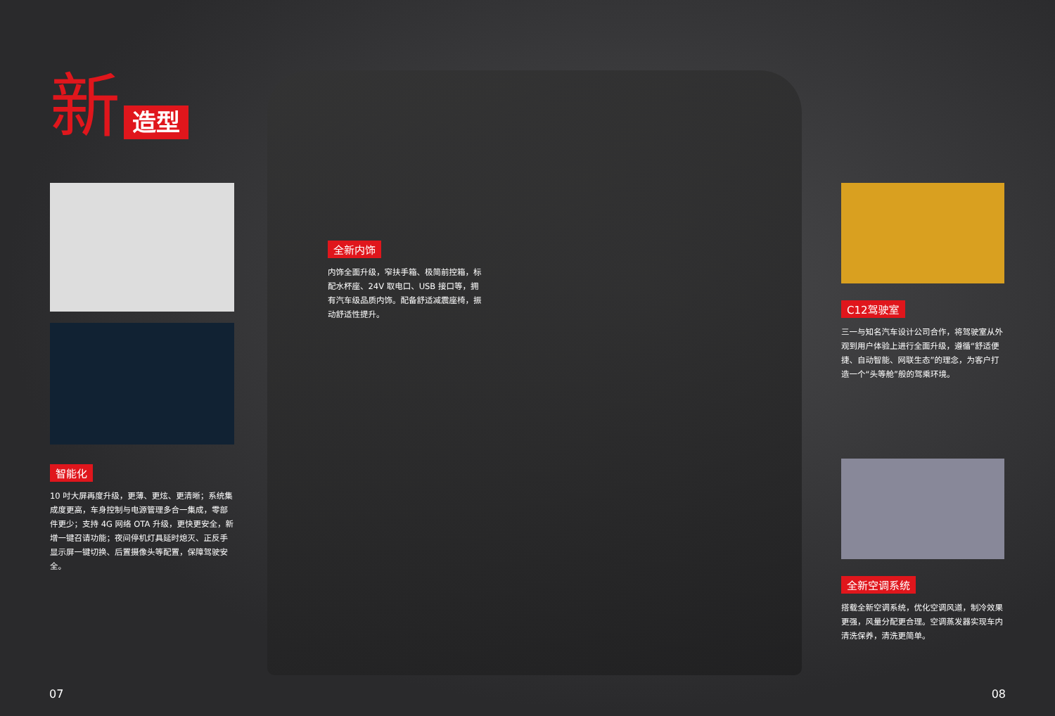新 造型
智能化
10 吋大屏再度升级，更薄、更炫、更清晰；系统集成度更高，车身控制与电源管理多合一集成，零部件更少；支持 4G 网络 OTA 升级，更快更安全，新增一键召请功能；夜间停机灯具延时熄灭、正反手显示屏一键切换、后置摄像头等配置，保障驾驶安全。
全新内饰
内饰全面升级，窄扶手箱、极简前控箱，标配水杯座、24V 取电口、USB 接口等，拥有汽车级品质内饰。配备舒适减震座椅，振动舒适性提升。
C12驾驶室
三一与知名汽车设计公司合作，将驾驶室从外观到用户体验上进行全面升级，遵循“舒适便捷、自动智能、网联生态”的理念，为客户打造一个“头等舱”般的驾乘环境。
全新空调系统
搭载全新空调系统，优化空调风道，制冷效果更强，风量分配更合理。空调蒸发器实现车内清洗保养，清洗更简单。
07 08